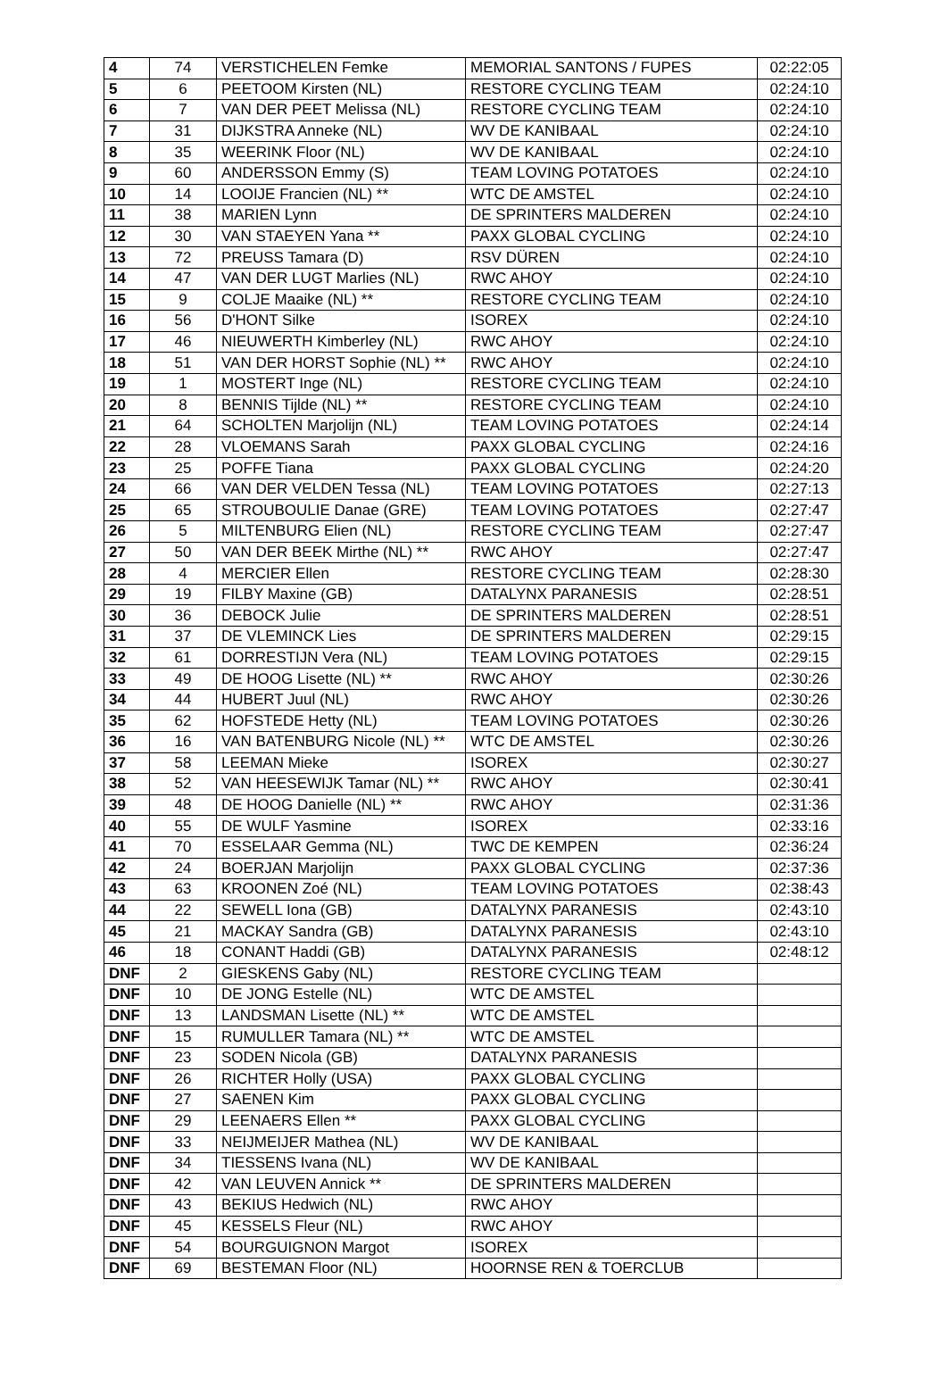| 4 | 74 | VERSTICHELEN Femke | MEMORIAL SANTONS / FUPES | 02:22:05 |
| 5 | 6 | PEETOOM Kirsten (NL) | RESTORE CYCLING TEAM | 02:24:10 |
| 6 | 7 | VAN DER PEET Melissa (NL) | RESTORE CYCLING TEAM | 02:24:10 |
| 7 | 31 | DIJKSTRA Anneke (NL) | WV DE KANIBAAL | 02:24:10 |
| 8 | 35 | WEERINK Floor (NL) | WV DE KANIBAAL | 02:24:10 |
| 9 | 60 | ANDERSSON Emmy (S) | TEAM LOVING POTATOES | 02:24:10 |
| 10 | 14 | LOOIJE Francien (NL) ** | WTC DE AMSTEL | 02:24:10 |
| 11 | 38 | MARIEN Lynn | DE SPRINTERS MALDEREN | 02:24:10 |
| 12 | 30 | VAN STAEYEN Yana ** | PAXX GLOBAL CYCLING | 02:24:10 |
| 13 | 72 | PREUSS Tamara (D) | RSV DÜREN | 02:24:10 |
| 14 | 47 | VAN DER LUGT Marlies (NL) | RWC AHOY | 02:24:10 |
| 15 | 9 | COLJE Maaike (NL) ** | RESTORE CYCLING TEAM | 02:24:10 |
| 16 | 56 | D'HONT Silke | ISOREX | 02:24:10 |
| 17 | 46 | NIEUWERTH Kimberley (NL) | RWC AHOY | 02:24:10 |
| 18 | 51 | VAN DER HORST Sophie (NL) ** | RWC AHOY | 02:24:10 |
| 19 | 1 | MOSTERT Inge (NL) | RESTORE CYCLING TEAM | 02:24:10 |
| 20 | 8 | BENNIS Tijlde (NL) ** | RESTORE CYCLING TEAM | 02:24:10 |
| 21 | 64 | SCHOLTEN Marjolijn (NL) | TEAM LOVING POTATOES | 02:24:14 |
| 22 | 28 | VLOEMANS Sarah | PAXX GLOBAL CYCLING | 02:24:16 |
| 23 | 25 | POFFE Tiana | PAXX GLOBAL CYCLING | 02:24:20 |
| 24 | 66 | VAN DER VELDEN Tessa (NL) | TEAM LOVING POTATOES | 02:27:13 |
| 25 | 65 | STROUBOULIE Danae (GRE) | TEAM LOVING POTATOES | 02:27:47 |
| 26 | 5 | MILTENBURG Elien (NL) | RESTORE CYCLING TEAM | 02:27:47 |
| 27 | 50 | VAN DER BEEK Mirthe (NL) ** | RWC AHOY | 02:27:47 |
| 28 | 4 | MERCIER Ellen | RESTORE CYCLING TEAM | 02:28:30 |
| 29 | 19 | FILBY Maxine (GB) | DATALYNX PARANESIS | 02:28:51 |
| 30 | 36 | DEBOCK Julie | DE SPRINTERS MALDEREN | 02:28:51 |
| 31 | 37 | DE VLEMINCK Lies | DE SPRINTERS MALDEREN | 02:29:15 |
| 32 | 61 | DORRESTIJN Vera (NL) | TEAM LOVING POTATOES | 02:29:15 |
| 33 | 49 | DE HOOG Lisette (NL) ** | RWC AHOY | 02:30:26 |
| 34 | 44 | HUBERT Juul (NL) | RWC AHOY | 02:30:26 |
| 35 | 62 | HOFSTEDE Hetty (NL) | TEAM LOVING POTATOES | 02:30:26 |
| 36 | 16 | VAN BATENBURG Nicole (NL) ** | WTC DE AMSTEL | 02:30:26 |
| 37 | 58 | LEEMAN Mieke | ISOREX | 02:30:27 |
| 38 | 52 | VAN HEESEWIJK Tamar (NL) ** | RWC AHOY | 02:30:41 |
| 39 | 48 | DE HOOG Danielle (NL) ** | RWC AHOY | 02:31:36 |
| 40 | 55 | DE WULF Yasmine | ISOREX | 02:33:16 |
| 41 | 70 | ESSELAAR Gemma (NL) | TWC DE KEMPEN | 02:36:24 |
| 42 | 24 | BOERJAN Marjolijn | PAXX GLOBAL CYCLING | 02:37:36 |
| 43 | 63 | KROONEN Zoé (NL) | TEAM LOVING POTATOES | 02:38:43 |
| 44 | 22 | SEWELL Iona (GB) | DATALYNX PARANESIS | 02:43:10 |
| 45 | 21 | MACKAY Sandra (GB) | DATALYNX PARANESIS | 02:43:10 |
| 46 | 18 | CONANT Haddi (GB) | DATALYNX PARANESIS | 02:48:12 |
| DNF | 2 | GIESKENS Gaby (NL) | RESTORE CYCLING TEAM | |
| DNF | 10 | DE JONG Estelle (NL) | WTC DE AMSTEL | |
| DNF | 13 | LANDSMAN Lisette (NL) ** | WTC DE AMSTEL | |
| DNF | 15 | RUMULLER Tamara (NL) ** | WTC DE AMSTEL | |
| DNF | 23 | SODEN Nicola (GB) | DATALYNX PARANESIS | |
| DNF | 26 | RICHTER Holly (USA) | PAXX GLOBAL CYCLING | |
| DNF | 27 | SAENEN Kim | PAXX GLOBAL CYCLING | |
| DNF | 29 | LEENAERS Ellen ** | PAXX GLOBAL CYCLING | |
| DNF | 33 | NEIJMEIJER Mathea (NL) | WV DE KANIBAAL | |
| DNF | 34 | TIESSENS Ivana (NL) | WV DE KANIBAAL | |
| DNF | 42 | VAN LEUVEN Annick ** | DE SPRINTERS MALDEREN | |
| DNF | 43 | BEKIUS Hedwich (NL) | RWC AHOY | |
| DNF | 45 | KESSELS Fleur (NL) | RWC AHOY | |
| DNF | 54 | BOURGUIGNON Margot | ISOREX | |
| DNF | 69 | BESTEMAN Floor (NL) | HOORNSE REN & TOERCLUB | |